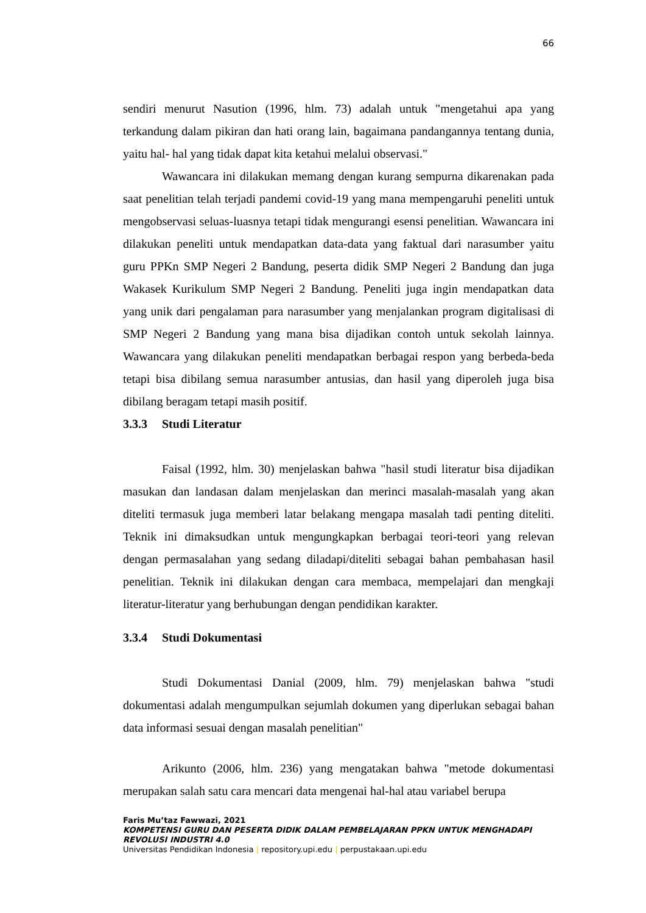66
sendiri menurut Nasution (1996, hlm. 73) adalah untuk "mengetahui apa yang terkandung dalam pikiran dan hati orang lain, bagaimana pandangannya tentang dunia, yaitu hal- hal yang tidak dapat kita ketahui melalui observasi."
Wawancara ini dilakukan memang dengan kurang sempurna dikarenakan pada saat penelitian telah terjadi pandemi covid-19 yang mana mempengaruhi peneliti untuk mengobservasi seluas-luasnya tetapi tidak mengurangi esensi penelitian. Wawancara ini dilakukan peneliti untuk mendapatkan data-data yang faktual dari narasumber yaitu guru PPKn SMP Negeri 2 Bandung, peserta didik SMP Negeri 2 Bandung dan juga Wakasek Kurikulum SMP Negeri 2 Bandung. Peneliti juga ingin mendapatkan data yang unik dari pengalaman para narasumber yang menjalankan program digitalisasi di SMP Negeri 2 Bandung yang mana bisa dijadikan contoh untuk sekolah lainnya. Wawancara yang dilakukan peneliti mendapatkan berbagai respon yang berbeda-beda tetapi bisa dibilang semua narasumber antusias, dan hasil yang diperoleh juga bisa dibilang beragam tetapi masih positif.
3.3.3 Studi Literatur
Faisal (1992, hlm. 30) menjelaskan bahwa "hasil studi literatur bisa dijadikan masukan dan landasan dalam menjelaskan dan merinci masalah-masalah yang akan diteliti termasuk juga memberi latar belakang mengapa masalah tadi penting diteliti. Teknik ini dimaksudkan untuk mengungkapkan berbagai teori-teori yang relevan dengan permasalahan yang sedang diladapi/diteliti sebagai bahan pembahasan hasil penelitian. Teknik ini dilakukan dengan cara membaca, mempelajari dan mengkaji literatur-literatur yang berhubungan dengan pendidikan karakter.
3.3.4 Studi Dokumentasi
Studi Dokumentasi Danial (2009, hlm. 79) menjelaskan bahwa "studi dokumentasi adalah mengumpulkan sejumlah dokumen yang diperlukan sebagai bahan data informasi sesuai dengan masalah penelitian"
Arikunto (2006, hlm. 236) yang mengatakan bahwa "metode dokumentasi merupakan salah satu cara mencari data mengenai hal-hal atau variabel berupa
Faris Mu’taz Fawwazi, 2021
KOMPETENSI GURU DAN PESERTA DIDIK DALAM PEMBELAJARAN PPKN UNTUK MENGHADAPI REVOLUSI INDUSTRI 4.0
Universitas Pendidikan Indonesia | repository.upi.edu | perpustakaan.upi.edu